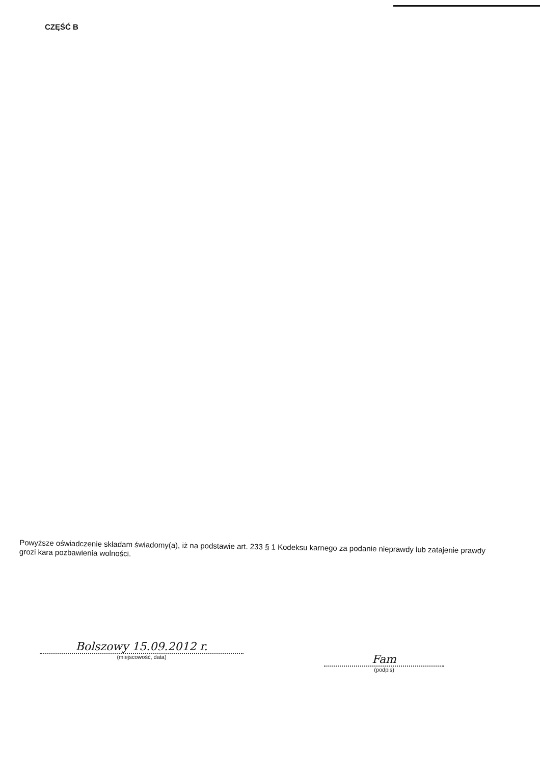CZĘŚĆ B
Powyższe oświadczenie składam świadomy(a), iż na podstawie art. 233 § 1 Kodeksu karnego za podanie nieprawdy lub zatajenie prawdy grozi kara pozbawienia wolności.
Bolszowy 15.09.2012 r.
(miejscowość, data)
Fam
(podpis)